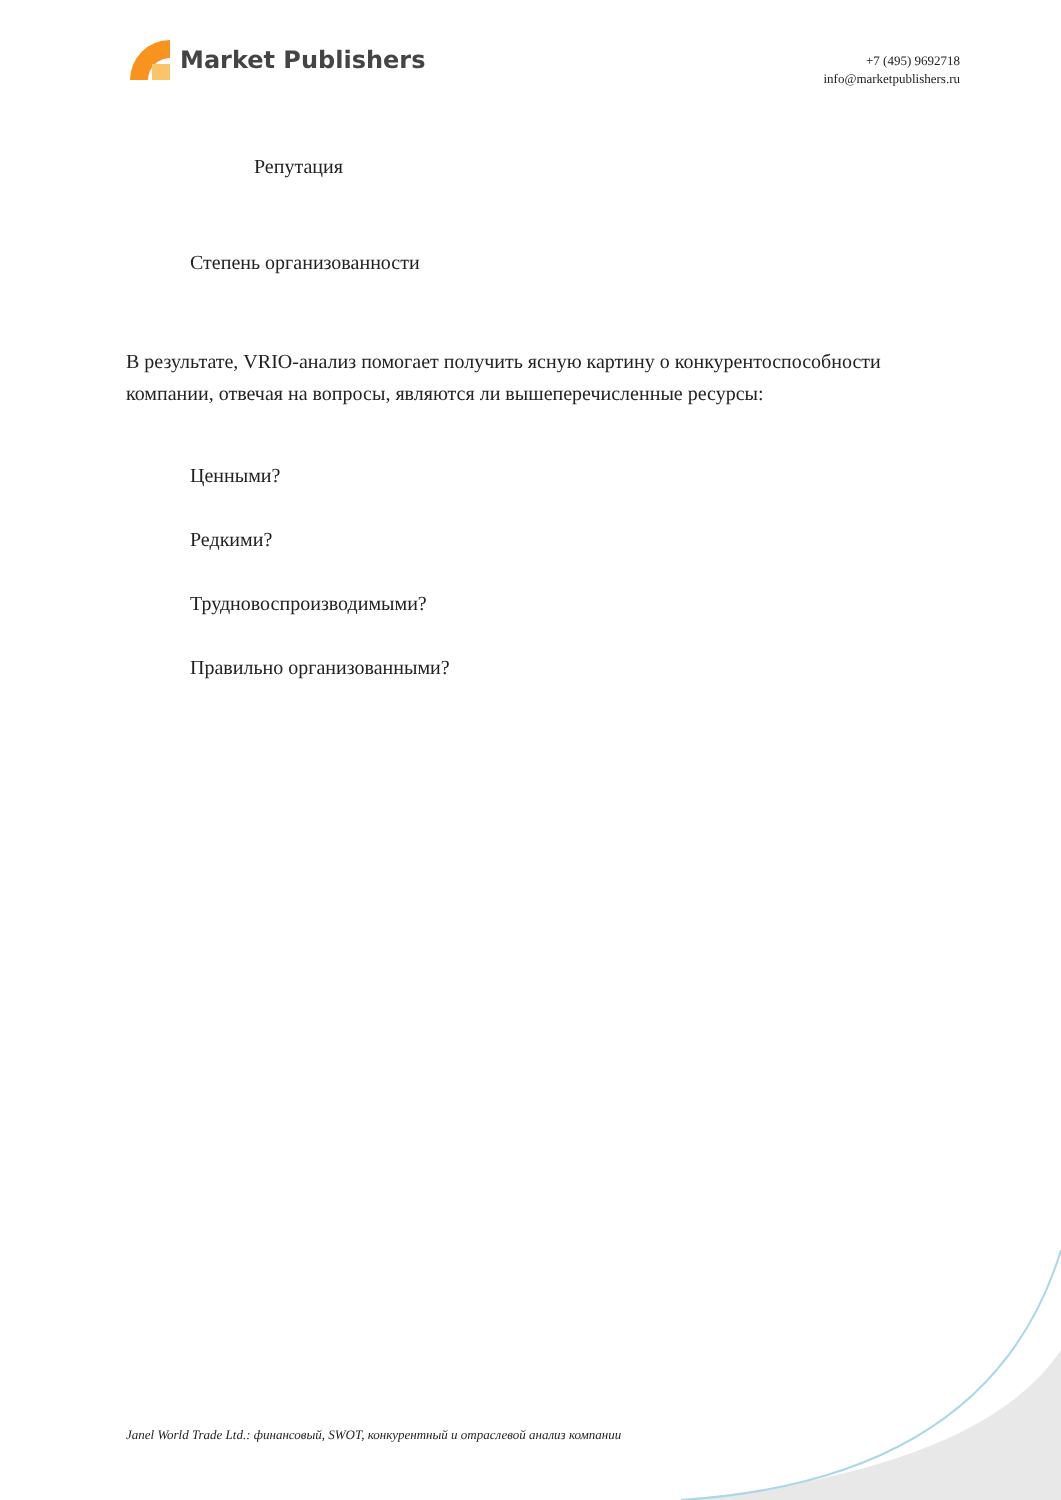Market Publishers
+7 (495) 9692718
info@marketpublishers.ru
Репутация
Степень организованности
В результате, VRIO-анализ помогает получить ясную картину о конкурентоспособности компании, отвечая на вопросы, являются ли вышеперечисленные ресурсы:
Ценными?
Редкими?
Трудновоспроизводимыми?
Правильно организованными?
Janel World Trade Ltd.: финансовый, SWOT, конкурентный и отраслевой анализ компании